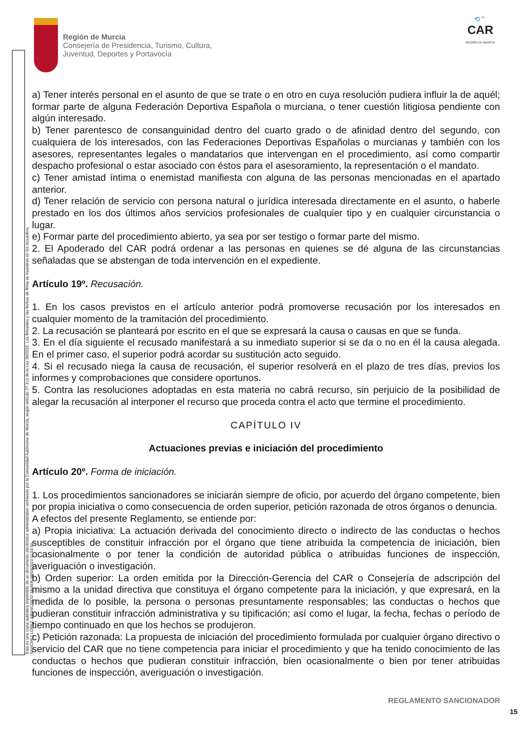Esta es una copia auténtica imprimible de un documento electrónico administrativo archivado por la Comunidad Autónoma de Murcia, según artículo 27.3.c) de la Ley 39/2015. Los firmantes y las fechas de firma se muestran en los recuadros. SÁNCHEZ LÓPEZ, FRANCISCO JAVIER 08/03/2023 11:53:50
Región de Murcia
Consejería de Presidencia, Turismo, Cultura,
Juventud, Deportes y Portavocía
⟲⌃
CAR
REGIÓN DE MURCIA
a) Tener interés personal en el asunto de que se trate o en otro en cuya resolución pudiera influir la de aquél; formar parte de alguna Federación Deportiva Española o murciana, o tener cuestión litigiosa pendiente con algún interesado.
b) Tener parentesco de consanguinidad dentro del cuarto grado o de afinidad dentro del segundo, con cualquiera de los interesados, con las Federaciones Deportivas Españolas o murcianas y también con los asesores, representantes legales o mandatarios que intervengan en el procedimiento, así como compartir despacho profesional o estar asociado con éstos para el asesoramiento, la representación o el mandato.
c) Tener amistad íntima o enemistad manifiesta con alguna de las personas mencionadas en el apartado anterior.
d) Tener relación de servicio con persona natural o jurídica interesada directamente en el asunto, o haberle prestado en los dos últimos años servicios profesionales de cualquier tipo y en cualquier circunstancia o lugar.
e) Formar parte del procedimiento abierto, ya sea por ser testigo o formar parte del mismo.
2. El Apoderado del CAR podrá ordenar a las personas en quienes se dé alguna de las circunstancias señaladas que se abstengan de toda intervención en el expediente.
Artículo 19º. Recusación.
1. En los casos previstos en el artículo anterior podrá promoverse recusación por los interesados en cualquier momento de la tramitación del procedimiento.
2. La recusación se planteará por escrito en el que se expresará la causa o causas en que se funda.
3. En el día siguiente el recusado manifestará a su inmediato superior si se da o no en él la causa alegada. En el primer caso, el superior podrá acordar su sustitución acto seguido.
4. Si el recusado niega la causa de recusación, el superior resolverá en el plazo de tres días, previos los informes y comprobaciones que considere oportunos.
5. Contra las resoluciones adoptadas en esta materia no cabrá recurso, sin perjuicio de la posibilidad de alegar la recusación al interponer el recurso que proceda contra el acto que termine el procedimiento.
CAPÍTULO IV
Actuaciones previas e iniciación del procedimiento
Artículo 20º. Forma de iniciación.
1. Los procedimientos sancionadores se iniciarán siempre de oficio, por acuerdo del órgano competente, bien por propia iniciativa o como consecuencia de orden superior, petición razonada de otros órganos o denuncia.
A efectos del presente Reglamento, se entiende por:
a) Propia iniciativa: La actuación derivada del conocimiento directo o indirecto de las conductas o hechos susceptibles de constituir infracción por el órgano que tiene atribuida la competencia de iniciación, bien ocasionalmente o por tener la condición de autoridad pública o atribuidas funciones de inspección, averiguación o investigación.
b) Orden superior: La orden emitida por la Dirección-Gerencia del CAR o Consejería de adscripción del mismo a la unidad directiva que constituya el órgano competente para la iniciación, y que expresará, en la medida de lo posible, la persona o personas presuntamente responsables; las conductas o hechos que pudieran constituir infracción administrativa y su tipificación; así como el lugar, la fecha, fechas o período de tiempo continuado en que los hechos se produjeron.
c) Petición razonada: La propuesta de iniciación del procedimiento formulada por cualquier órgano directivo o servicio del CAR que no tiene competencia para iniciar el procedimiento y que ha tenido conocimiento de las conductas o hechos que pudieran constituir infracción, bien ocasionalmente o bien por tener atribuidas funciones de inspección, averiguación o investigación.
REGLAMENTO SANCIONADOR
15